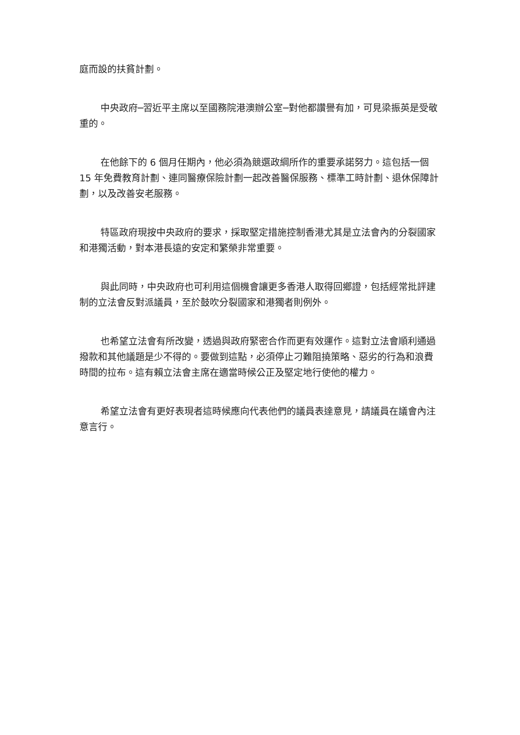庭而設的扶貧計劃。
中央政府─習近平主席以至國務院港澳辦公室─對他都讚譽有加，可見梁振英是受敬重的。
在他餘下的 6 個月任期內，他必須為競選政綱所作的重要承諾努力。這包括一個 15 年免費教育計劃、連同醫療保險計劃一起改善醫保服務、標準工時計劃、退休保障計劃，以及改善安老服務。
特區政府現按中央政府的要求，採取堅定措施控制香港尤其是立法會內的分裂國家和港獨活動，對本港長遠的安定和繁榮非常重要。
與此同時，中央政府也可利用這個機會讓更多香港人取得回鄉證，包括經常批評建制的立法會反對派議員，至於鼓吹分裂國家和港獨者則例外。
也希望立法會有所改變，透過與政府緊密合作而更有效運作。這對立法會順利通過撥款和其他議題是少不得的。要做到這點，必須停止刁難阻撓策略、惡劣的行為和浪費時間的拉布。這有賴立法會主席在適當時候公正及堅定地行使他的權力。
希望立法會有更好表現者這時候應向代表他們的議員表達意見，請議員在議會內注意言行。